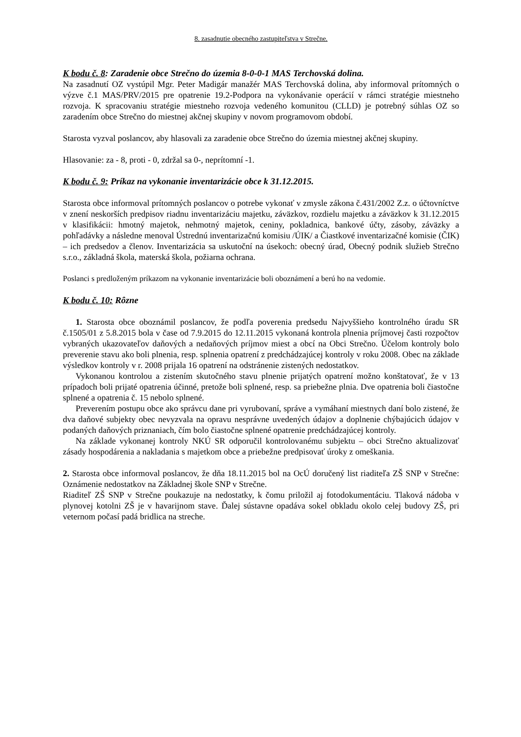8. zasadnutie obecného zastupiteľstva v Strečne.
K bodu č. 8: Zaradenie obce Strečno do územia 8-0-0-1 MAS Terchovská dolina.
Na zasadnutí OZ vystúpil Mgr. Peter Madigár manažér MAS Terchovská dolina, aby informoval prítomných o výzve č.1 MAS/PRV/2015 pre opatrenie 19.2-Podpora na vykonávanie operácií v rámci stratégie miestneho rozvoja. K spracovaniu stratégie miestneho rozvoja vedeného komunitou (CLLD) je potrebný súhlas OZ so zaradením obce Strečno do miestnej akčnej skupiny v novom programovom období.
Starosta vyzval poslancov, aby hlasovali za zaradenie obce Strečno do územia miestnej akčnej skupiny.
Hlasovanie: za - 8, proti - 0, zdržal sa 0-, neprítomní -1.
K bodu č. 9: Príkaz na vykonanie inventarizácie obce k 31.12.2015.
Starosta obce informoval prítomných poslancov o potrebe vykonať v zmysle zákona č.431/2002 Z.z. o účtovníctve v znení neskorších predpisov riadnu inventarizáciu majetku, záväzkov, rozdielu majetku a záväzkov k 31.12.2015 v klasifikácii: hmotný majetok, nehmotný majetok, ceniny, pokladnica, bankové účty, zásoby, záväzky a pohľadávky a následne menoval Ústrednú inventarizačnú komisiu /ÚIK/ a Čiastkové inventarizačné komisie (ČIK) – ich predsedov a členov. Inventarizácia sa uskutoční na úsekoch: obecný úrad, Obecný podnik služieb Strečno s.r.o., základná škola, materská škola, požiarna ochrana.
Poslanci s predloženým príkazom na vykonanie inventarizácie boli oboznámení a berú ho na vedomie.
K bodu č. 10: Rôzne
1. Starosta obce oboznámil poslancov, že podľa poverenia predsedu Najvyššieho kontrolného úradu SR č.1505/01 z 5.8.2015 bola v čase od 7.9.2015 do 12.11.2015 vykonaná kontrola plnenia príjmovej časti rozpočtov vybraných ukazovateľov daňových a nedaňových príjmov miest a obcí na Obci Strečno. Účelom kontroly bolo preverenie stavu ako boli plnenia, resp. splnenia opatrení z predchádzajúcej kontroly v roku 2008. Obec na základe výsledkov kontroly v r. 2008 prijala 16 opatrení na odstránenie zistených nedostatkov.
Vykonanou kontrolou a zistením skutočného stavu plnenie prijatých opatrení možno konštatovať, že v 13 prípadoch boli prijaté opatrenia účinné, pretože boli splnené, resp. sa priebežne plnia. Dve opatrenia boli čiastočne splnené a opatrenia č. 15 nebolo splnené.
Preverením postupu obce ako správcu dane pri vyrubovaní, správe a vymáhaní miestnych daní bolo zistené, že dva daňové subjekty obec nevyzvala na opravu nesprávne uvedených údajov a doplnenie chýbajúcich údajov v podaných daňových priznaniach, čím bolo čiastočne splnené opatrenie predchádzajúcej kontroly.
Na základe vykonanej kontroly NKÚ SR odporučil kontrolovanému subjektu – obci Strečno aktualizovať zásady hospodárenia a nakladania s majetkom obce a priebežne predpisovať úroky z omeškania.
2. Starosta obce informoval poslancov, že dňa 18.11.2015 bol na OcÚ doručený list riaditeľa ZŠ SNP v Strečne: Oznámenie nedostatkov na Základnej škole SNP v Strečne.
Riaditeľ ZŠ SNP v Strečne poukazuje na nedostatky, k čomu priložil aj fotodokumentáciu. Tlaková nádoba v plynovej kotolni ZŠ je v havarijnom stave. Ďalej sústavne opadáva sokel obkladu okolo celej budovy ZŠ, pri veternom počasí padá bridlica na streche.